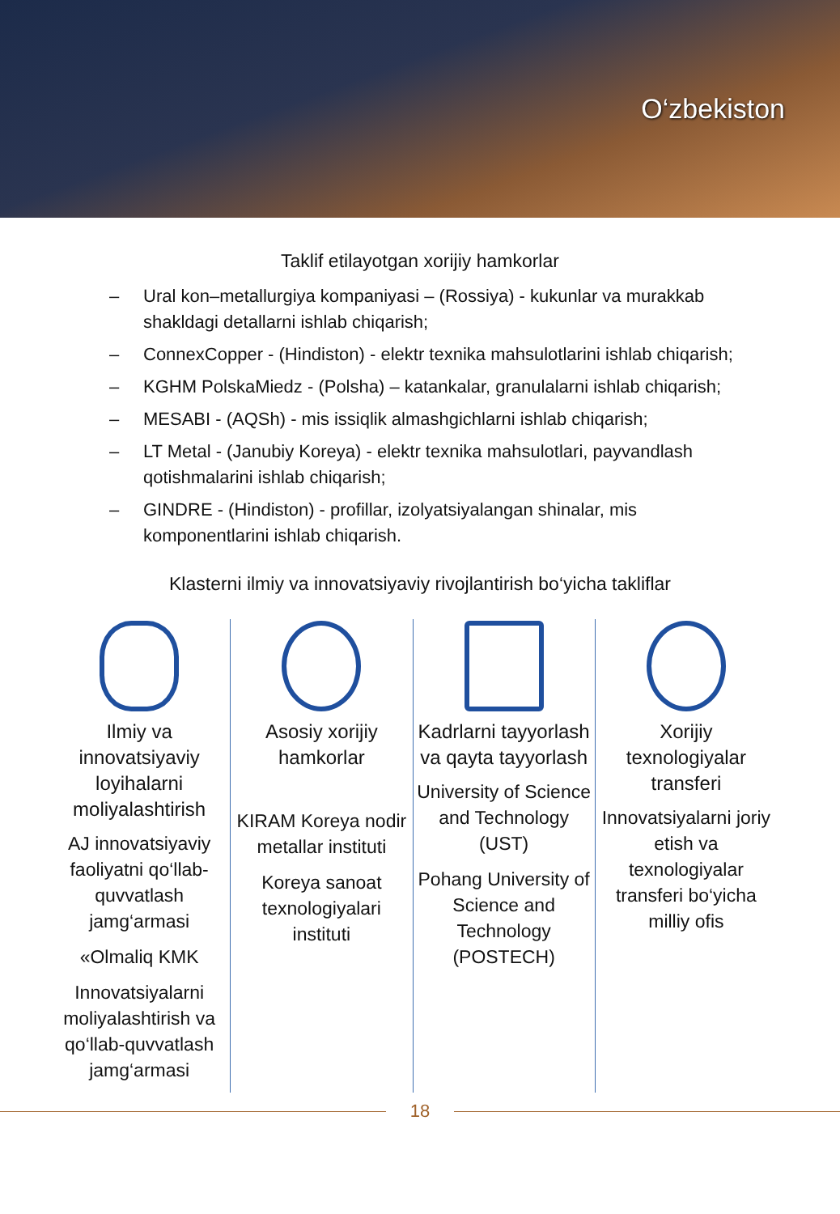O‘zbekiston
Taklif etilayotgan xorijiy hamkorlar
– Ural kon–metallurgiya kompaniyasi – (Rossiya) - kukunlar va murakkab shakldagi detallarni ishlab chiqarish;
– ConnexCopper - (Hindiston) - elektr texnika mahsulotlarini ishlab chiqarish;
– KGHM PolskaMiedz - (Polsha) – katankalar, granulalarni ishlab chiqarish;
– MESABI - (AQSh) - mis issiqlik almashgichlarni ishlab chiqarish;
– LT Metal - (Janubiy Koreya) - elektr texnika mahsulotlari, payvandlash qotishmalarini ishlab chiqarish;
– GINDRE - (Hindiston) - profillar, izolyatsiyalangan shinalar, mis komponentlarini ishlab chiqarish.
Klasterni ilmiy va innovatsiyaviy rivojlantirish bo‘yicha takliflar
Ilmiy va innovatsiyaviy loyihalarni moliyalashtirish
AJ innovatsiyaviy faoliyatni qo‘llab-quvvatlash jamg‘armasi
«Olmaliq KMK
Innovatsiyalarni moliyalashtirish va qo‘llab-quvvatlash jamg‘armasi
Asosiy xorijiy hamkorlar
KIRAM Koreya nodir metallar instituti
Koreya sanoat texnologiyalari instituti
Kadrlarni tayyorlash va qayta tayyorlash
University of Science and Technology (UST)
Pohang University of Science and Technology (POSTECH)
Xorijiy texnologiyalar transferi
Innovatsiyalarni joriy etish va texnologiyalar transferi bo‘yicha milliy ofis
18